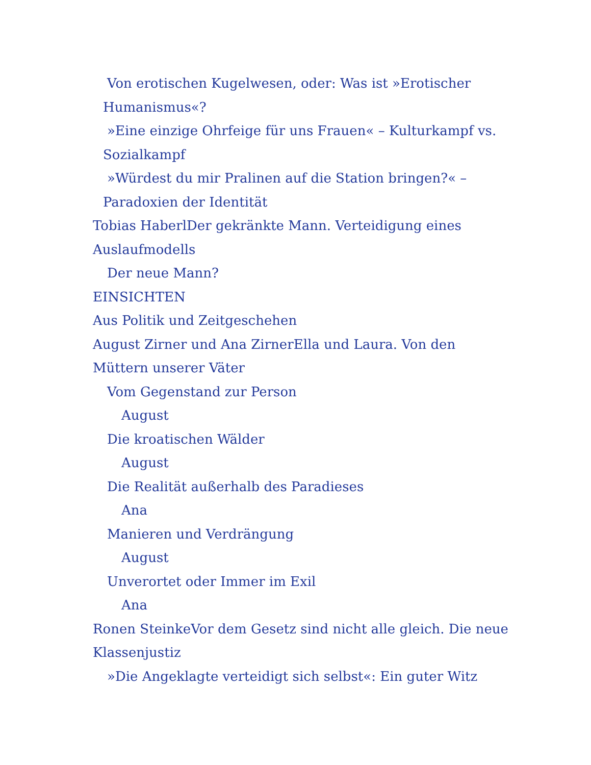Von erotischen Kugelwesen, oder: Was ist »Erotischer Humanismus«?
»Eine einzige Ohrfeige für uns Frauen« – Kulturkampf vs. Sozialkampf
»Würdest du mir Pralinen auf die Station bringen?« – Paradoxien der Identität
Tobias HaberlDer gekränkte Mann. Verteidigung eines
Auslaufmodells
Der neue Mann?
EINSICHTEN
Aus Politik und Zeitgeschehen
August Zirner und Ana ZirnerElla und Laura. Von den
Müttern unserer Väter
Vom Gegenstand zur Person
August
Die kroatischen Wälder
August
Die Realität außerhalb des Paradieses
Ana
Manieren und Verdrängung
August
Unverortet oder Immer im Exil
Ana
Ronen SteinkeVor dem Gesetz sind nicht alle gleich. Die neue
Klassenjustiz
»Die Angeklagte verteidigt sich selbst«: Ein guter Witz